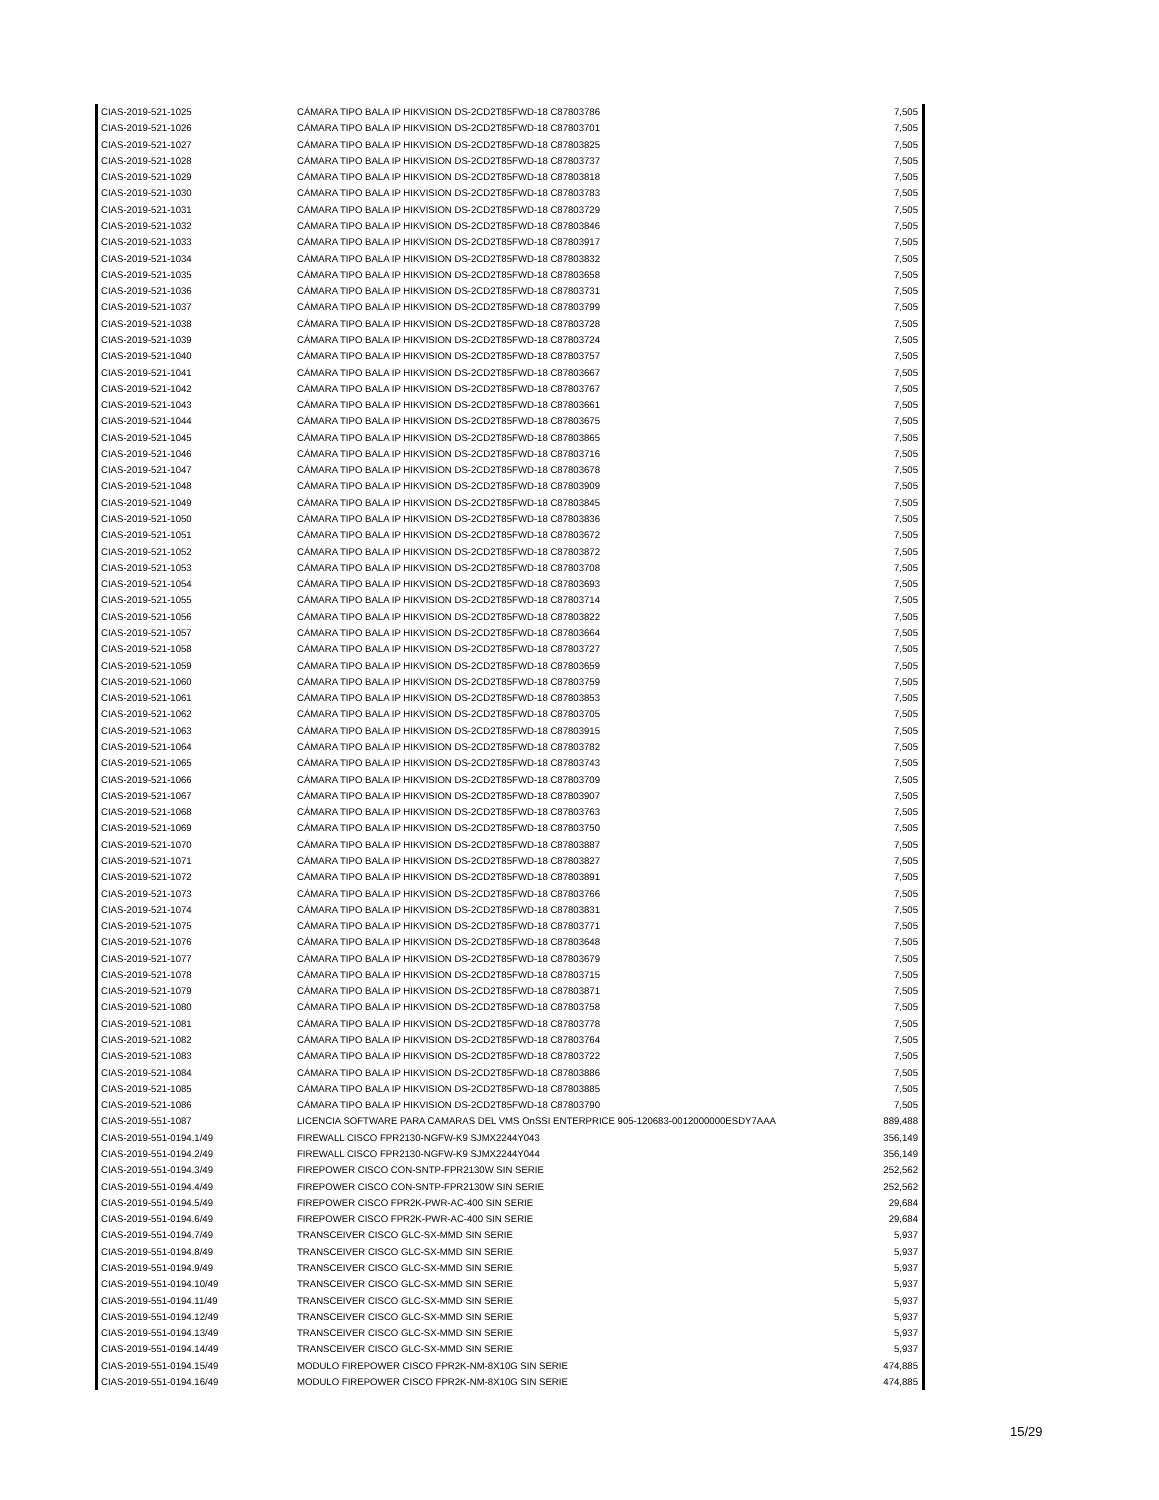| CIAS-2019-521-1025 | CÁMARA TIPO BALA IP HIKVISION DS-2CD2T85FWD-18 C87803786 | 7,505 |
| CIAS-2019-521-1026 | CÁMARA TIPO BALA IP HIKVISION DS-2CD2T85FWD-18 C87803701 | 7,505 |
| CIAS-2019-521-1027 | CÁMARA TIPO BALA IP HIKVISION DS-2CD2T85FWD-18 C87803825 | 7,505 |
| CIAS-2019-521-1028 | CÁMARA TIPO BALA IP HIKVISION DS-2CD2T85FWD-18 C87803737 | 7,505 |
| CIAS-2019-521-1029 | CÁMARA TIPO BALA IP HIKVISION DS-2CD2T85FWD-18 C87803818 | 7,505 |
| CIAS-2019-521-1030 | CÁMARA TIPO BALA IP HIKVISION DS-2CD2T85FWD-18 C87803783 | 7,505 |
| CIAS-2019-521-1031 | CÁMARA TIPO BALA IP HIKVISION DS-2CD2T85FWD-18 C87803729 | 7,505 |
| CIAS-2019-521-1032 | CÁMARA TIPO BALA IP HIKVISION DS-2CD2T85FWD-18 C87803846 | 7,505 |
| CIAS-2019-521-1033 | CÁMARA TIPO BALA IP HIKVISION DS-2CD2T85FWD-18 C87803917 | 7,505 |
| CIAS-2019-521-1034 | CÁMARA TIPO BALA IP HIKVISION DS-2CD2T85FWD-18 C87803832 | 7,505 |
| CIAS-2019-521-1035 | CÁMARA TIPO BALA IP HIKVISION DS-2CD2T85FWD-18 C87803658 | 7,505 |
| CIAS-2019-521-1036 | CÁMARA TIPO BALA IP HIKVISION DS-2CD2T85FWD-18 C87803731 | 7,505 |
| CIAS-2019-521-1037 | CÁMARA TIPO BALA IP HIKVISION DS-2CD2T85FWD-18 C87803799 | 7,505 |
| CIAS-2019-521-1038 | CÁMARA TIPO BALA IP HIKVISION DS-2CD2T85FWD-18 C87803728 | 7,505 |
| CIAS-2019-521-1039 | CÁMARA TIPO BALA IP HIKVISION DS-2CD2T85FWD-18 C87803724 | 7,505 |
| CIAS-2019-521-1040 | CÁMARA TIPO BALA IP HIKVISION DS-2CD2T85FWD-18 C87803757 | 7,505 |
| CIAS-2019-521-1041 | CÁMARA TIPO BALA IP HIKVISION DS-2CD2T85FWD-18 C87803667 | 7,505 |
| CIAS-2019-521-1042 | CÁMARA TIPO BALA IP HIKVISION DS-2CD2T85FWD-18 C87803767 | 7,505 |
| CIAS-2019-521-1043 | CÁMARA TIPO BALA IP HIKVISION DS-2CD2T85FWD-18 C87803661 | 7,505 |
| CIAS-2019-521-1044 | CÁMARA TIPO BALA IP HIKVISION DS-2CD2T85FWD-18 C87803675 | 7,505 |
| CIAS-2019-521-1045 | CÁMARA TIPO BALA IP HIKVISION DS-2CD2T85FWD-18 C87803865 | 7,505 |
| CIAS-2019-521-1046 | CÁMARA TIPO BALA IP HIKVISION DS-2CD2T85FWD-18 C87803716 | 7,505 |
| CIAS-2019-521-1047 | CÁMARA TIPO BALA IP HIKVISION DS-2CD2T85FWD-18 C87803678 | 7,505 |
| CIAS-2019-521-1048 | CÁMARA TIPO BALA IP HIKVISION DS-2CD2T85FWD-18 C87803909 | 7,505 |
| CIAS-2019-521-1049 | CÁMARA TIPO BALA IP HIKVISION DS-2CD2T85FWD-18 C87803845 | 7,505 |
| CIAS-2019-521-1050 | CÁMARA TIPO BALA IP HIKVISION DS-2CD2T85FWD-18 C87803836 | 7,505 |
| CIAS-2019-521-1051 | CÁMARA TIPO BALA IP HIKVISION DS-2CD2T85FWD-18 C87803672 | 7,505 |
| CIAS-2019-521-1052 | CÁMARA TIPO BALA IP HIKVISION DS-2CD2T85FWD-18 C87803872 | 7,505 |
| CIAS-2019-521-1053 | CÁMARA TIPO BALA IP HIKVISION DS-2CD2T85FWD-18 C87803708 | 7,505 |
| CIAS-2019-521-1054 | CÁMARA TIPO BALA IP HIKVISION DS-2CD2T85FWD-18 C87803693 | 7,505 |
| CIAS-2019-521-1055 | CÁMARA TIPO BALA IP HIKVISION DS-2CD2T85FWD-18 C87803714 | 7,505 |
| CIAS-2019-521-1056 | CÁMARA TIPO BALA IP HIKVISION DS-2CD2T85FWD-18 C87803822 | 7,505 |
| CIAS-2019-521-1057 | CÁMARA TIPO BALA IP HIKVISION DS-2CD2T85FWD-18 C87803664 | 7,505 |
| CIAS-2019-521-1058 | CÁMARA TIPO BALA IP HIKVISION DS-2CD2T85FWD-18 C87803727 | 7,505 |
| CIAS-2019-521-1059 | CÁMARA TIPO BALA IP HIKVISION DS-2CD2T85FWD-18 C87803659 | 7,505 |
| CIAS-2019-521-1060 | CÁMARA TIPO BALA IP HIKVISION DS-2CD2T85FWD-18 C87803759 | 7,505 |
| CIAS-2019-521-1061 | CÁMARA TIPO BALA IP HIKVISION DS-2CD2T85FWD-18 C87803853 | 7,505 |
| CIAS-2019-521-1062 | CÁMARA TIPO BALA IP HIKVISION DS-2CD2T85FWD-18 C87803705 | 7,505 |
| CIAS-2019-521-1063 | CÁMARA TIPO BALA IP HIKVISION DS-2CD2T85FWD-18 C87803915 | 7,505 |
| CIAS-2019-521-1064 | CÁMARA TIPO BALA IP HIKVISION DS-2CD2T85FWD-18 C87803782 | 7,505 |
| CIAS-2019-521-1065 | CÁMARA TIPO BALA IP HIKVISION DS-2CD2T85FWD-18 C87803743 | 7,505 |
| CIAS-2019-521-1066 | CÁMARA TIPO BALA IP HIKVISION DS-2CD2T85FWD-18 C87803709 | 7,505 |
| CIAS-2019-521-1067 | CÁMARA TIPO BALA IP HIKVISION DS-2CD2T85FWD-18 C87803907 | 7,505 |
| CIAS-2019-521-1068 | CÁMARA TIPO BALA IP HIKVISION DS-2CD2T85FWD-18 C87803763 | 7,505 |
| CIAS-2019-521-1069 | CÁMARA TIPO BALA IP HIKVISION DS-2CD2T85FWD-18 C87803750 | 7,505 |
| CIAS-2019-521-1070 | CÁMARA TIPO BALA IP HIKVISION DS-2CD2T85FWD-18 C87803887 | 7,505 |
| CIAS-2019-521-1071 | CÁMARA TIPO BALA IP HIKVISION DS-2CD2T85FWD-18 C87803827 | 7,505 |
| CIAS-2019-521-1072 | CÁMARA TIPO BALA IP HIKVISION DS-2CD2T85FWD-18 C87803891 | 7,505 |
| CIAS-2019-521-1073 | CÁMARA TIPO BALA IP HIKVISION DS-2CD2T85FWD-18 C87803766 | 7,505 |
| CIAS-2019-521-1074 | CÁMARA TIPO BALA IP HIKVISION DS-2CD2T85FWD-18 C87803831 | 7,505 |
| CIAS-2019-521-1075 | CÁMARA TIPO BALA IP HIKVISION DS-2CD2T85FWD-18 C87803771 | 7,505 |
| CIAS-2019-521-1076 | CÁMARA TIPO BALA IP HIKVISION DS-2CD2T85FWD-18 C87803648 | 7,505 |
| CIAS-2019-521-1077 | CÁMARA TIPO BALA IP HIKVISION DS-2CD2T85FWD-18 C87803679 | 7,505 |
| CIAS-2019-521-1078 | CÁMARA TIPO BALA IP HIKVISION DS-2CD2T85FWD-18 C87803715 | 7,505 |
| CIAS-2019-521-1079 | CÁMARA TIPO BALA IP HIKVISION DS-2CD2T85FWD-18 C87803871 | 7,505 |
| CIAS-2019-521-1080 | CÁMARA TIPO BALA IP HIKVISION DS-2CD2T85FWD-18 C87803758 | 7,505 |
| CIAS-2019-521-1081 | CÁMARA TIPO BALA IP HIKVISION DS-2CD2T85FWD-18 C87803778 | 7,505 |
| CIAS-2019-521-1082 | CÁMARA TIPO BALA IP HIKVISION DS-2CD2T85FWD-18 C87803764 | 7,505 |
| CIAS-2019-521-1083 | CÁMARA TIPO BALA IP HIKVISION DS-2CD2T85FWD-18 C87803722 | 7,505 |
| CIAS-2019-521-1084 | CÁMARA TIPO BALA IP HIKVISION DS-2CD2T85FWD-18 C87803886 | 7,505 |
| CIAS-2019-521-1085 | CÁMARA TIPO BALA IP HIKVISION DS-2CD2T85FWD-18 C87803885 | 7,505 |
| CIAS-2019-521-1086 | CÁMARA TIPO BALA IP HIKVISION DS-2CD2T85FWD-18 C87803790 | 7,505 |
| CIAS-2019-551-1087 | LICENCIA SOFTWARE PARA CAMARAS DEL VMS OnSSI ENTERPRICE 905-120683-0012000000ESDY7AAA | 889,488 |
| CIAS-2019-551-0194.1/49 | FIREWALL CISCO FPR2130-NGFW-K9 SJMX2244Y043 | 356,149 |
| CIAS-2019-551-0194.2/49 | FIREWALL CISCO FPR2130-NGFW-K9 SJMX2244Y044 | 356,149 |
| CIAS-2019-551-0194.3/49 | FIREPOWER CISCO CON-SNTP-FPR2130W SIN SERIE | 252,562 |
| CIAS-2019-551-0194.4/49 | FIREPOWER CISCO CON-SNTP-FPR2130W SIN SERIE | 252,562 |
| CIAS-2019-551-0194.5/49 | FIREPOWER CISCO FPR2K-PWR-AC-400 SIN SERIE | 29,684 |
| CIAS-2019-551-0194.6/49 | FIREPOWER CISCO FPR2K-PWR-AC-400 SIN SERIE | 29,684 |
| CIAS-2019-551-0194.7/49 | TRANSCEIVER CISCO GLC-SX-MMD SIN SERIE | 5,937 |
| CIAS-2019-551-0194.8/49 | TRANSCEIVER CISCO GLC-SX-MMD SIN SERIE | 5,937 |
| CIAS-2019-551-0194.9/49 | TRANSCEIVER CISCO GLC-SX-MMD SIN SERIE | 5,937 |
| CIAS-2019-551-0194.10/49 | TRANSCEIVER CISCO GLC-SX-MMD SIN SERIE | 5,937 |
| CIAS-2019-551-0194.11/49 | TRANSCEIVER CISCO GLC-SX-MMD SIN SERIE | 5,937 |
| CIAS-2019-551-0194.12/49 | TRANSCEIVER CISCO GLC-SX-MMD SIN SERIE | 5,937 |
| CIAS-2019-551-0194.13/49 | TRANSCEIVER CISCO GLC-SX-MMD SIN SERIE | 5,937 |
| CIAS-2019-551-0194.14/49 | TRANSCEIVER CISCO GLC-SX-MMD SIN SERIE | 5,937 |
| CIAS-2019-551-0194.15/49 | MODULO FIREPOWER CISCO FPR2K-NM-8X10G SIN SERIE | 474,885 |
| CIAS-2019-551-0194.16/49 | MODULO FIREPOWER CISCO FPR2K-NM-8X10G SIN SERIE | 474,885 |
15/29